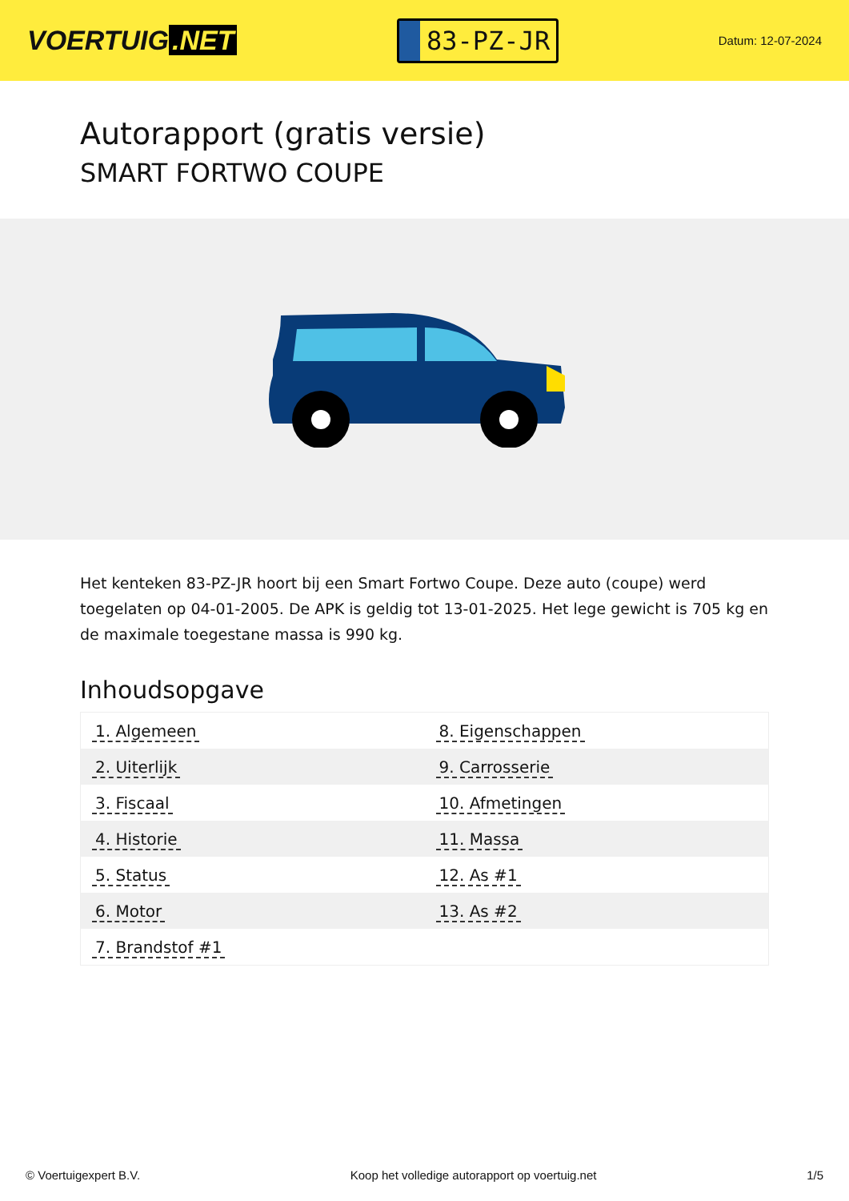VOERTUIG.NET
83-PZ-JR
Datum: 12-07-2024
Autorapport (gratis versie)
SMART FORTWO COUPE
Het kenteken 83-PZ-JR hoort bij een Smart Fortwo Coupe. Deze auto (coupe) werd toegelaten op 04-01-2005. De APK is geldig tot 13-01-2025. Het lege gewicht is 705 kg en de maximale toegestane massa is 990 kg.
Inhoudsopgave
| 1. Algemeen | 8. Eigenschappen |
| 2. Uiterlijk | 9. Carrosserie |
| 3. Fiscaal | 10. Afmetingen |
| 4. Historie | 11. Massa |
| 5. Status | 12. As #1 |
| 6. Motor | 13. As #2 |
| 7. Brandstof #1 | |
© Voertuigexpert B.V. Koop het volledige autorapport op voertuig.net 1/5